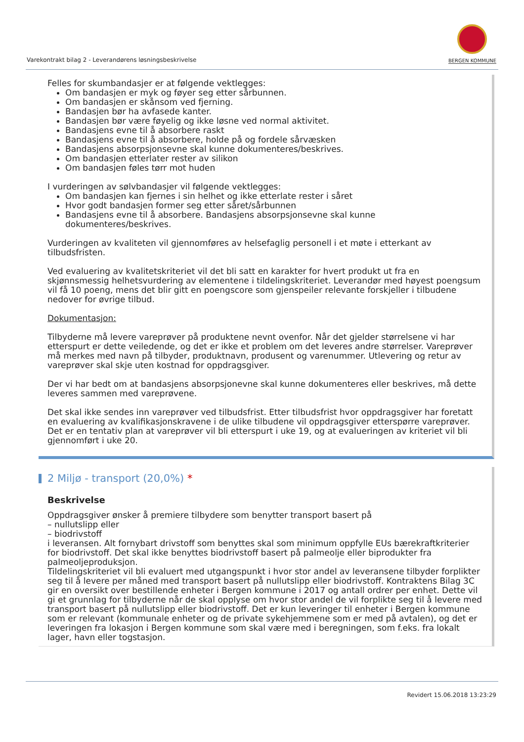Varekontrakt bilag 2 - Leverandørens løsningsbeskrivelse
BERGEN KOMMUNE
Felles for skumbandasjer er at følgende vektlegges:
Om bandasjen er myk og føyer seg etter sårbunnen.
Om bandasjen er skånsom ved fjerning.
Bandasjen bør ha avfasede kanter.
Bandasjen bør være føyelig og ikke løsne ved normal aktivitet.
Bandasjens evne til å absorbere raskt
Bandasjens evne til å absorbere, holde på og fordele sårvæsken
Bandasjens absorpsjonsevne skal kunne dokumenteres/beskrives.
Om bandasjen etterlater rester av silikon
Om bandasjen føles tørr mot huden
I vurderingen av sølvbandasjer vil følgende vektlegges:
Om bandasjen kan fjernes i sin helhet og ikke etterlate rester i såret
Hvor godt bandasjen former seg etter såret/sårbunnen
Bandasjens evne til å absorbere. Bandasjens absorpsjonsevne skal kunne dokumenteres/beskrives.
Vurderingen av kvaliteten vil gjennomføres av helsefaglig personell i et møte i etterkant av tilbudsfristen.
Ved evaluering av kvalitetskriteriet vil det bli satt en karakter for hvert produkt ut fra en skjønnsmessig helhetsvurdering av elementene i tildelingskriteriet. Leverandør med høyest poengsum vil få 10 poeng, mens det blir gitt en poengscore som gjenspeiler relevante forskjeller i tilbudene nedover for øvrige tilbud.
Dokumentasjon:
Tilbyderne må levere vareprøver på produktene nevnt ovenfor. Når det gjelder størrelsene vi har etterspurt er dette veiledende, og det er ikke et problem om det leveres andre størrelser. Vareprøver må merkes med navn på tilbyder, produktnavn, produsent og varenummer. Utlevering og retur av vareprøver skal skje uten kostnad for oppdragsgiver.
Der vi har bedt om at bandasjens absorpsjonevne skal kunne dokumenteres eller beskrives, må dette leveres sammen med vareprøvene.
Det skal ikke sendes inn vareprøver ved tilbudsfrist. Etter tilbudsfrist hvor oppdragsgiver har foretatt en evaluering av kvalifikasjonskravene i de ulike tilbudene vil oppdragsgiver etterspørre vareprøver. Det er en tentativ plan at vareprøver vil bli etterspurt i uke 19, og at evalueringen av kriteriet vil bli gjennomført i uke 20.
2 Miljø - transport (20,0%) *
Beskrivelse
Oppdragsgiver ønsker å premiere tilbydere som benytter transport basert på
– nullutslipp eller
– biodrivstoff
i leveransen. Alt fornybart drivstoff som benyttes skal som minimum oppfylle EUs bærekraftkriterier for biodrivstoff. Det skal ikke benyttes biodrivstoff basert på palmeolje eller biprodukter fra palmeoljeproduksjon.
Tildelingskriteriet vil bli evaluert med utgangspunkt i hvor stor andel av leveransene tilbyder forplikter seg til å levere per måned med transport basert på nullutslipp eller biodrivstoff. Kontraktens Bilag 3C gir en oversikt over bestillende enheter i Bergen kommune i 2017 og antall ordrer per enhet. Dette vil gi et grunnlag for tilbyderne når de skal opplyse om hvor stor andel de vil forplikte seg til å levere med transport basert på nullutslipp eller biodrivstoff. Det er kun leveringer til enheter i Bergen kommune som er relevant (kommunale enheter og de private sykehjemmene som er med på avtalen), og det er leveringen fra lokasjon i Bergen kommune som skal være med i beregningen, som f.eks. fra lokalt lager, havn eller togstasjon.
Revidert 15.06.2018 13:23:29